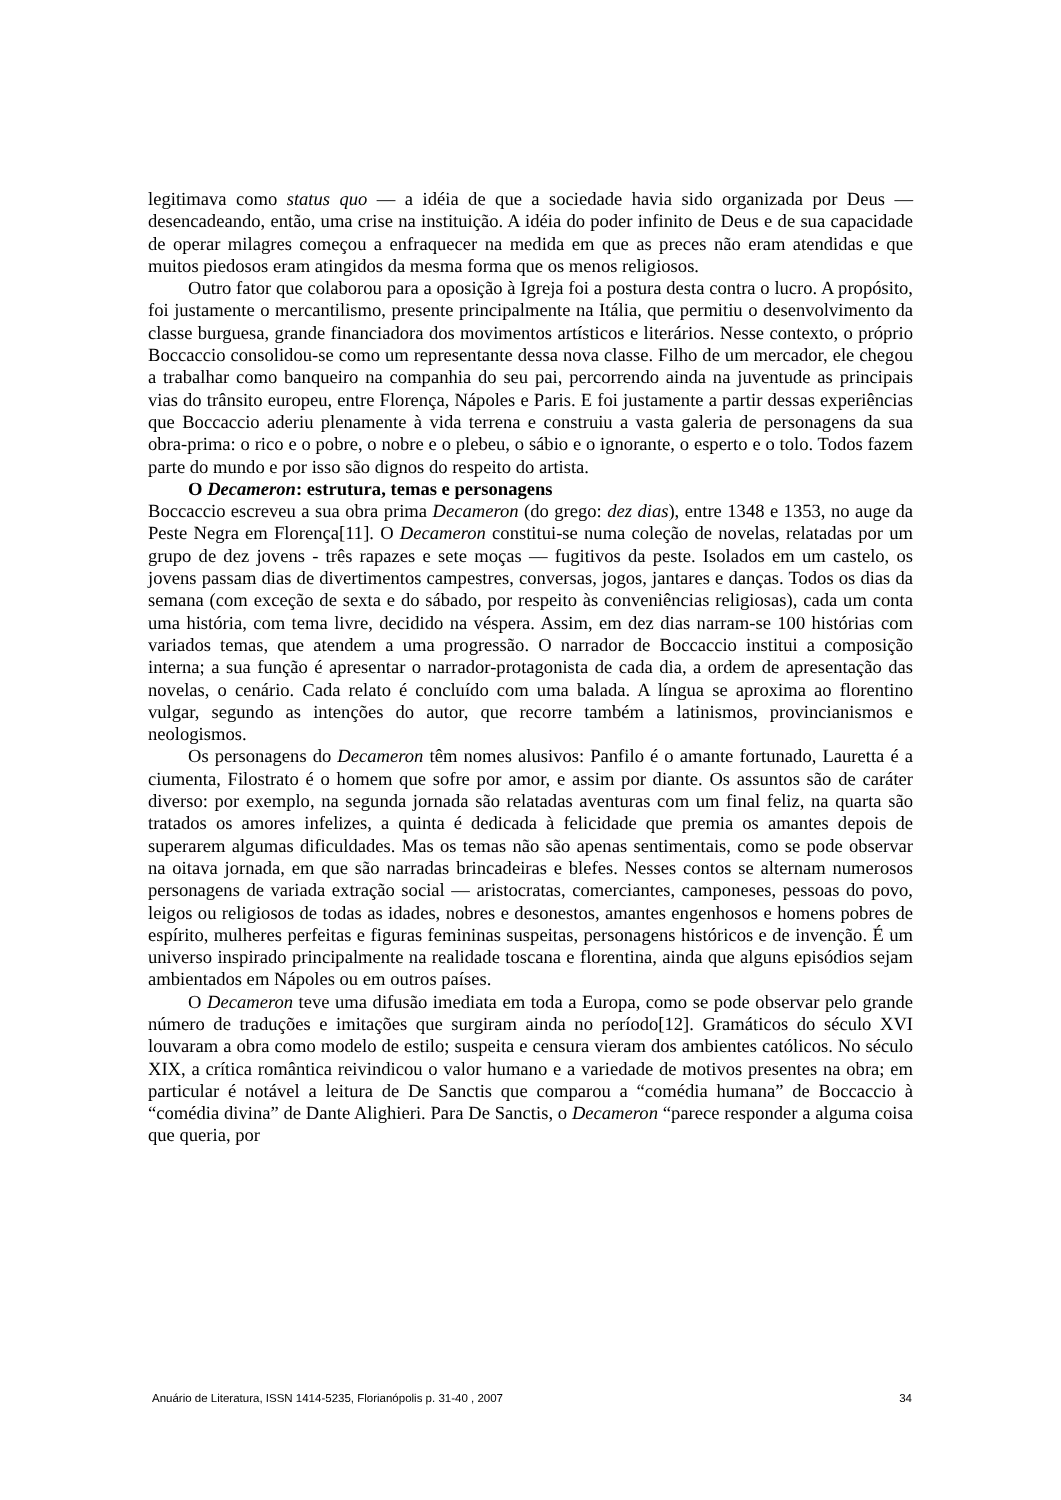legitimava como status quo — a idéia de que a sociedade havia sido organizada por Deus — desencadeando, então, uma crise na instituição. A idéia do poder infinito de Deus e de sua capacidade de operar milagres começou a enfraquecer na medida em que as preces não eram atendidas e que muitos piedosos eram atingidos da mesma forma que os menos religiosos.
Outro fator que colaborou para a oposição à Igreja foi a postura desta contra o lucro. A propósito, foi justamente o mercantilismo, presente principalmente na Itália, que permitiu o desenvolvimento da classe burguesa, grande financiadora dos movimentos artísticos e literários. Nesse contexto, o próprio Boccaccio consolidou-se como um representante dessa nova classe. Filho de um mercador, ele chegou a trabalhar como banqueiro na companhia do seu pai, percorrendo ainda na juventude as principais vias do trânsito europeu, entre Florença, Nápoles e Paris. E foi justamente a partir dessas experiências que Boccaccio aderiu plenamente à vida terrena e construiu a vasta galeria de personagens da sua obra-prima: o rico e o pobre, o nobre e o plebeu, o sábio e o ignorante, o esperto e o tolo. Todos fazem parte do mundo e por isso são dignos do respeito do artista.
O Decameron: estrutura, temas e personagens
Boccaccio escreveu a sua obra prima Decameron (do grego: dez dias), entre 1348 e 1353, no auge da Peste Negra em Florença[11]. O Decameron constitui-se numa coleção de novelas, relatadas por um grupo de dez jovens - três rapazes e sete moças — fugitivos da peste. Isolados em um castelo, os jovens passam dias de divertimentos campestres, conversas, jogos, jantares e danças. Todos os dias da semana (com exceção de sexta e do sábado, por respeito às conveniências religiosas), cada um conta uma história, com tema livre, decidido na véspera. Assim, em dez dias narram-se 100 histórias com variados temas, que atendem a uma progressão. O narrador de Boccaccio institui a composição interna; a sua função é apresentar o narrador-protagonista de cada dia, a ordem de apresentação das novelas, o cenário. Cada relato é concluído com uma balada. A língua se aproxima ao florentino vulgar, segundo as intenções do autor, que recorre também a latinismos, provincianismos e neologismos.
Os personagens do Decameron têm nomes alusivos: Panfilo é o amante fortunado, Lauretta é a ciumenta, Filostrato é o homem que sofre por amor, e assim por diante. Os assuntos são de caráter diverso: por exemplo, na segunda jornada são relatadas aventuras com um final feliz, na quarta são tratados os amores infelizes, a quinta é dedicada à felicidade que premia os amantes depois de superarem algumas dificuldades. Mas os temas não são apenas sentimentais, como se pode observar na oitava jornada, em que são narradas brincadeiras e blefes. Nesses contos se alternam numerosos personagens de variada extração social — aristocratas, comerciantes, camponeses, pessoas do povo, leigos ou religiosos de todas as idades, nobres e desonestos, amantes engenhosos e homens pobres de espírito, mulheres perfeitas e figuras femininas suspeitas, personagens históricos e de invenção. É um universo inspirado principalmente na realidade toscana e florentina, ainda que alguns episódios sejam ambientados em Nápoles ou em outros países.
O Decameron teve uma difusão imediata em toda a Europa, como se pode observar pelo grande número de traduções e imitações que surgiram ainda no período[12]. Gramáticos do século XVI louvaram a obra como modelo de estilo; suspeita e censura vieram dos ambientes católicos. No século XIX, a crítica romântica reivindicou o valor humano e a variedade de motivos presentes na obra; em particular é notável a leitura de De Sanctis que comparou a “comédia humana” de Boccaccio à “comédia divina” de Dante Alighieri. Para De Sanctis, o Decameron “parece responder a alguma coisa que queria, por
Anuário de Literatura, ISSN 1414-5235, Florianópolis p. 31-40 , 2007 34